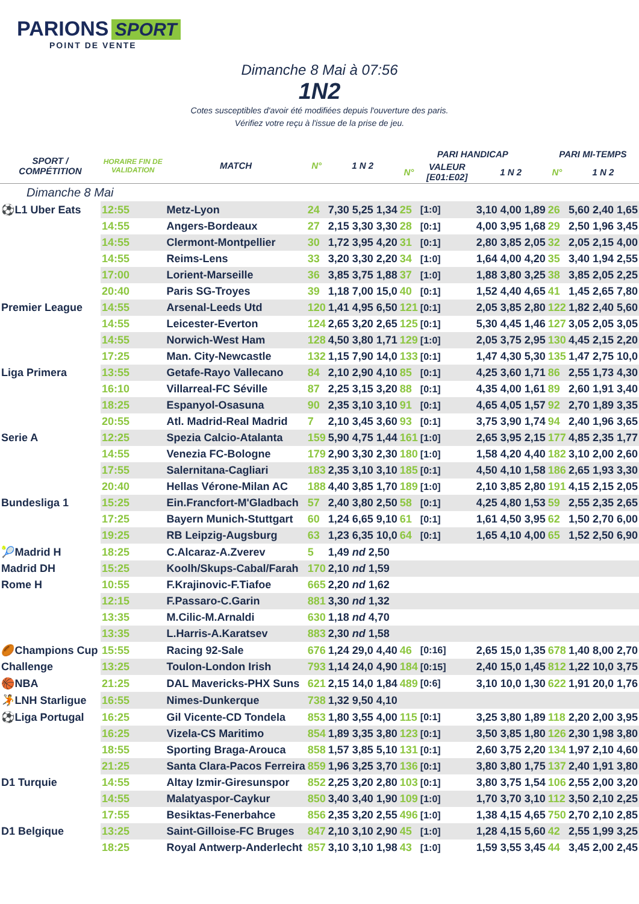PARIONS SPORT
POINT DE VENTE
Dimanche 8 Mai à 07:56
1N2
Cotes susceptibles d'avoir été modifiées depuis l'ouverture des paris.
Vérifiez votre reçu à l'issue de la prise de jeu.
| SPORT / COMPÉTITION | HORAIRE FIN DE VALIDATION | MATCH | N° | 1 N 2 | PARI HANDICAP | | | PARI MI-TEMPS | |
| --- | --- | --- | --- | --- | --- | --- | --- | --- | --- |
| | | | | | N° | VALEUR [E01:E02] | 1 N 2 | N° | 1 N 2 |
| Dimanche 8 Mai | | | | | | | | | |
| ⚽L1 Uber Eats | 12:55 | Metz-Lyon | 24 | 7,30 5,25 1,34 | 25 | [1:0] | 3,10 4,00 1,89 | 26 | 5,60 2,40 1,65 |
| | 14:55 | Angers-Bordeaux | 27 | 2,15 3,30 3,30 | 28 | [0:1] | 4,00 3,95 1,68 | 29 | 2,50 1,96 3,45 |
| | 14:55 | Clermont-Montpellier | 30 | 1,72 3,95 4,20 | 31 | [0:1] | 2,80 3,85 2,05 | 32 | 2,05 2,15 4,00 |
| | 14:55 | Reims-Lens | 33 | 3,20 3,30 2,20 | 34 | [1:0] | 1,64 4,00 4,20 | 35 | 3,40 1,94 2,55 |
| | 17:00 | Lorient-Marseille | 36 | 3,85 3,75 1,88 | 37 | [1:0] | 1,88 3,80 3,25 | 38 | 3,85 2,05 2,25 |
| | 20:40 | Paris SG-Troyes | 39 | 1,18 7,00 15,0 | 40 | [0:1] | 1,52 4,40 4,65 | 41 | 1,45 2,65 7,80 |
| Premier League | 14:55 | Arsenal-Leeds Utd | 120 | 1,41 4,95 6,50 | 121 | [0:1] | 2,05 3,85 2,80 | 122 | 1,82 2,40 5,60 |
| | 14:55 | Leicester-Everton | 124 | 2,65 3,20 2,65 | 125 | [0:1] | 5,30 4,45 1,46 | 127 | 3,05 2,05 3,05 |
| | 14:55 | Norwich-West Ham | 128 | 4,50 3,80 1,71 | 129 | [1:0] | 2,05 3,75 2,95 | 130 | 4,45 2,15 2,20 |
| | 17:25 | Man. City-Newcastle | 132 | 1,15 7,90 14,0 | 133 | [0:1] | 1,47 4,30 5,30 | 135 | 1,47 2,75 10,0 |
| Liga Primera | 13:55 | Getafe-Rayo Vallecano | 84 | 2,10 2,90 4,10 | 85 | [0:1] | 4,25 3,60 1,71 | 86 | 2,55 1,73 4,30 |
| | 16:10 | Villarreal-FC Séville | 87 | 2,25 3,15 3,20 | 88 | [0:1] | 4,35 4,00 1,61 | 89 | 2,60 1,91 3,40 |
| | 18:25 | Espanyol-Osasuna | 90 | 2,35 3,10 3,10 | 91 | [0:1] | 4,65 4,05 1,57 | 92 | 2,70 1,89 3,35 |
| | 20:55 | Atl. Madrid-Real Madrid | 7 | 2,10 3,45 3,60 | 93 | [0:1] | 3,75 3,90 1,74 | 94 | 2,40 1,96 3,65 |
| Serie A | 12:25 | Spezia Calcio-Atalanta | 159 | 5,90 4,75 1,44 | 161 | [1:0] | 2,65 3,95 2,15 | 177 | 4,85 2,35 1,77 |
| | 14:55 | Venezia FC-Bologne | 179 | 2,90 3,30 2,30 | 180 | [1:0] | 1,58 4,20 4,40 | 182 | 3,10 2,00 2,60 |
| | 17:55 | Salernitana-Cagliari | 183 | 2,35 3,10 3,10 | 185 | [0:1] | 4,50 4,10 1,58 | 186 | 2,65 1,93 3,30 |
| | 20:40 | Hellas Vérone-Milan AC | 188 | 4,40 3,85 1,70 | 189 | [1:0] | 2,10 3,85 2,80 | 191 | 4,15 2,15 2,05 |
| Bundesliga 1 | 15:25 | Ein.Francfort-M'Gladbach | 57 | 2,40 3,80 2,50 | 58 | [0:1] | 4,25 4,80 1,53 | 59 | 2,55 2,35 2,65 |
| | 17:25 | Bayern Munich-Stuttgart | 60 | 1,24 6,65 9,10 | 61 | [0:1] | 1,61 4,50 3,95 | 62 | 1,50 2,70 6,00 |
| | 19:25 | RB Leipzig-Augsburg | 63 | 1,23 6,35 10,0 | 64 | [0:1] | 1,65 4,10 4,00 | 65 | 1,52 2,50 6,90 |
| 🎾Madrid H | 18:25 | C.Alcaraz-A.Zverev | 5 | 1,49 nd 2,50 | | | | | |
| Madrid DH | 15:25 | Koolh/Skups-Cabal/Farah | 170 | 2,10 nd 1,59 | | | | | |
| Rome H | 10:55 | F.Krajinovic-F.Tiafoe | 665 | 2,20 nd 1,62 | | | | | |
| | 12:15 | F.Passaro-C.Garin | 881 | 3,30 nd 1,32 | | | | | |
| | 13:35 | M.Cilic-M.Arnaldi | 630 | 1,18 nd 4,70 | | | | | |
| | 13:35 | L.Harris-A.Karatsev | 883 | 2,30 nd 1,58 | | | | | |
| 🏉Champions Cup | 15:55 | Racing 92-Sale | 676 | 1,24 29,0 4,40 | 46 | [0:16] | 2,65 15,0 1,35 | 678 | 1,40 8,00 2,70 |
| Challenge | 13:25 | Toulon-London Irish | 793 | 1,14 24,0 4,90 | 184 | [0:15] | 2,40 15,0 1,45 | 812 | 1,22 10,0 3,75 |
| 🏀NBA | 21:25 | DAL Mavericks-PHX Suns | 621 | 2,15 14,0 1,84 | 489 | [0:6] | 3,10 10,0 1,30 | 622 | 1,91 20,0 1,76 |
| 🤾LNH Starligue | 16:55 | Nimes-Dunkerque | 738 | 1,32 9,50 4,10 | | | | | |
| ⚽Liga Portugal | 16:25 | Gil Vicente-CD Tondela | 853 | 1,80 3,55 4,00 | 115 | [0:1] | 3,25 3,80 1,89 | 118 | 2,20 2,00 3,95 |
| | 16:25 | Vizela-CS Maritimo | 854 | 1,89 3,35 3,80 | 123 | [0:1] | 3,50 3,85 1,80 | 126 | 2,30 1,98 3,80 |
| | 18:55 | Sporting Braga-Arouca | 858 | 1,57 3,85 5,10 | 131 | [0:1] | 2,60 3,75 2,20 | 134 | 1,97 2,10 4,60 |
| | 21:25 | Santa Clara-Pacos Ferreira | 859 | 1,96 3,25 3,70 | 136 | [0:1] | 3,80 3,80 1,75 | 137 | 2,40 1,91 3,80 |
| D1 Turquie | 14:55 | Altay Izmir-Giresunspor | 852 | 2,25 3,20 2,80 | 103 | [0:1] | 3,80 3,75 1,54 | 106 | 2,55 2,00 3,20 |
| | 14:55 | Malatyaspor-Caykur | 850 | 3,40 3,40 1,90 | 109 | [1:0] | 1,70 3,70 3,10 | 112 | 3,50 2,10 2,25 |
| | 17:55 | Besiktas-Fenerbahce | 856 | 2,35 3,20 2,55 | 496 | [1:0] | 1,38 4,15 4,65 | 750 | 2,70 2,10 2,85 |
| D1 Belgique | 13:25 | Saint-Gilloise-FC Bruges | 847 | 2,10 3,10 2,90 | 45 | [1:0] | 1,28 4,15 5,60 | 42 | 2,55 1,99 3,25 |
| | 18:25 | Royal Antwerp-Anderlecht | 857 | 3,10 3,10 1,98 | 43 | [1:0] | 1,59 3,55 3,45 | 44 | 3,45 2,00 2,45 |